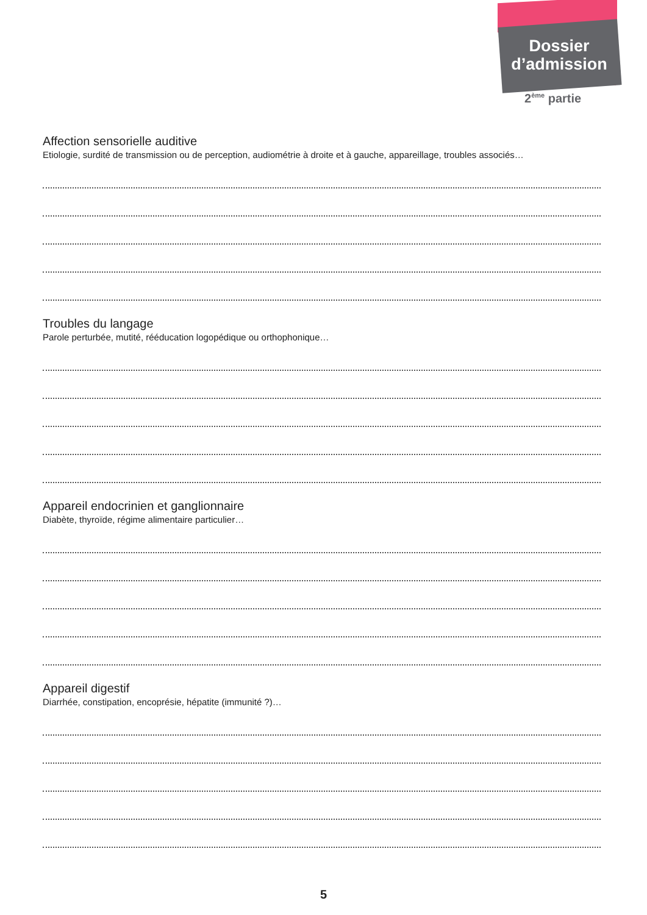Dossier
d’admission
2<sup>ème</sup> partie
Affection sensorielle auditive
Etiologie, surdité de transmission ou de perception, audiométrie à droite et à gauche, appareillage, troubles associés…
Troubles du langage
Parole perturbée, mutité, rééducation logopédique ou orthophonique…
Appareil endocrinien et ganglionnaire
Diabète, thyroïde, régime alimentaire particulier…
Appareil digestif
Diarrhée, constipation, encoprésie, hépatite (immunité ?)…
5